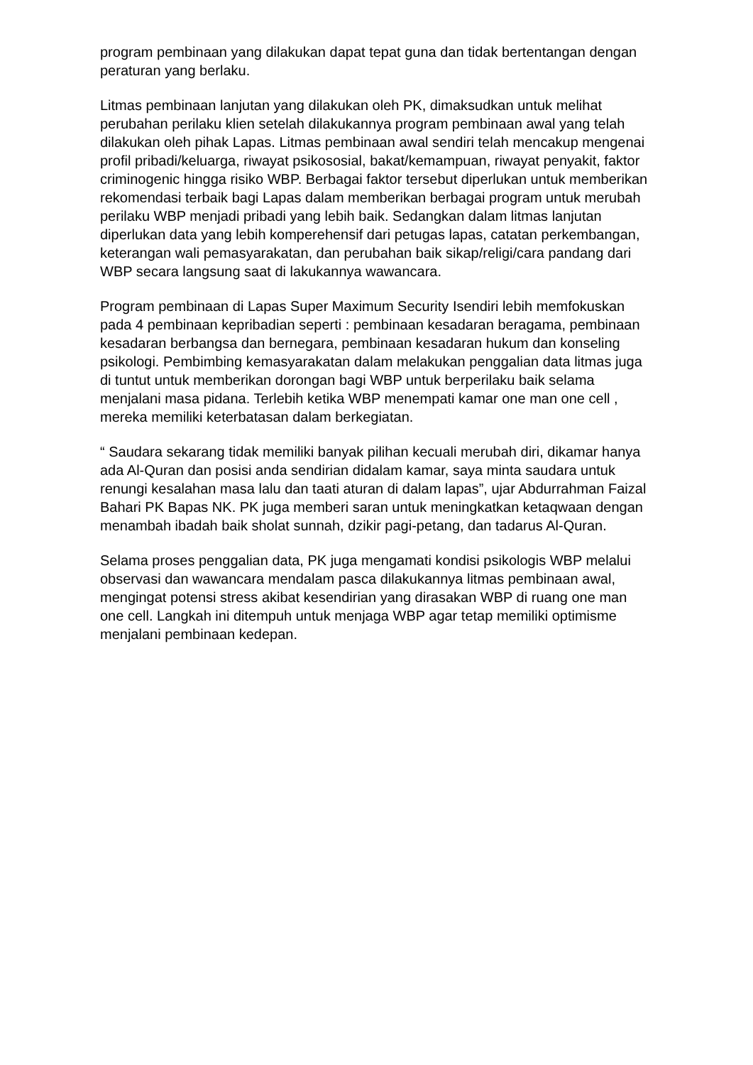program pembinaan yang dilakukan dapat tepat guna dan tidak bertentangan dengan peraturan yang berlaku.
Litmas pembinaan lanjutan yang dilakukan oleh PK, dimaksudkan untuk melihat perubahan perilaku klien setelah dilakukannya program pembinaan awal yang telah dilakukan oleh pihak Lapas. Litmas pembinaan awal sendiri telah mencakup mengenai profil pribadi/keluarga, riwayat psikososial, bakat/kemampuan, riwayat penyakit, faktor criminogenic hingga risiko WBP. Berbagai faktor tersebut diperlukan untuk memberikan rekomendasi terbaik bagi Lapas dalam memberikan berbagai program untuk merubah perilaku WBP menjadi pribadi yang lebih baik. Sedangkan dalam litmas lanjutan diperlukan data yang lebih komperehensif dari petugas lapas, catatan perkembangan, keterangan wali pemasyarakatan, dan perubahan baik sikap/religi/cara pandang dari WBP secara langsung saat di lakukannya wawancara.
Program pembinaan di Lapas Super Maximum Security Isendiri lebih memfokuskan pada 4 pembinaan kepribadian seperti : pembinaan kesadaran beragama, pembinaan kesadaran berbangsa dan bernegara, pembinaan kesadaran hukum dan konseling psikologi. Pembimbing kemasyarakatan dalam melakukan penggalian data litmas juga di tuntut untuk memberikan dorongan bagi WBP untuk berperilaku baik selama menjalani masa pidana. Terlebih ketika WBP menempati kamar one man one cell , mereka memiliki keterbatasan dalam berkegiatan.
“ Saudara sekarang tidak memiliki banyak pilihan kecuali merubah diri, dikamar hanya ada Al-Quran dan posisi anda sendirian didalam kamar, saya minta saudara untuk renungi kesalahan masa lalu dan taati aturan di dalam lapas”, ujar Abdurrahman Faizal Bahari PK Bapas NK. PK juga memberi saran untuk meningkatkan ketaqwaan dengan menambah ibadah baik sholat sunnah, dzikir pagi-petang, dan tadarus Al-Quran.
Selama proses penggalian data, PK juga mengamati kondisi psikologis WBP melalui observasi dan wawancara mendalam pasca dilakukannya litmas pembinaan awal, mengingat potensi stress akibat kesendirian yang dirasakan WBP di ruang one man one cell. Langkah ini ditempuh untuk menjaga WBP agar tetap memiliki optimisme menjalani pembinaan kedepan.